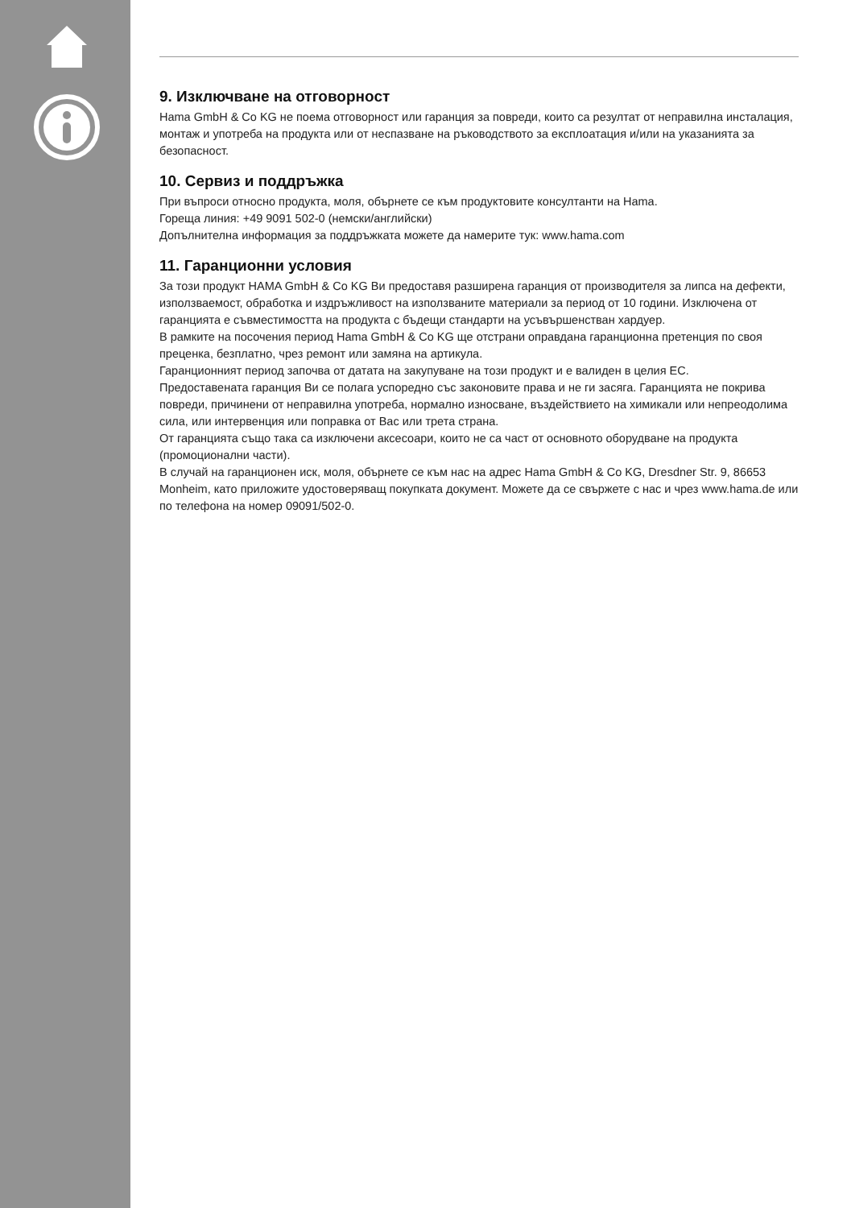9. Изключване на отговорност
Hama GmbH & Co KG не поема отговорност или гаранция за повреди, които са резултат от неправилна инсталация, монтаж и употреба на продукта или от неспазване на ръководството за експлоатация и/или на указанията за безопасност.
10. Сервиз и поддръжка
При въпроси относно продукта, моля, обърнете се към продуктовите консултанти на Hama.
Гореща линия: +49 9091 502-0 (немски/английски)
Допълнителна информация за поддръжката можете да намерите тук: www.hama.com
11. Гаранционни условия
За този продукт HAMA GmbH & Co KG Ви предоставя разширена гаранция от производителя за липса на дефекти, използваемост, обработка и издръжливост на използваните материали за период от 10 години. Изключена от гаранцията е съвместимостта на продукта с бъдещи стандарти на усъвършенстван хардуер.
В рамките на посочения период Hama GmbH & Co KG ще отстрани оправдана гаранционна претенция по своя преценка, безплатно, чрез ремонт или замяна на артикула.
Гаранционният период започва от датата на закупуване на този продукт и е валиден в целия ЕС.
Предоставената гаранция Ви се полага успоредно със законовите права и не ги засяга. Гаранцията не покрива повреди, причинени от неправилна употреба, нормално износване, въздействието на химикали или непреодолима сила, или интервенция или поправка от Вас или трета страна.
От гаранцията също така са изключени аксесоари, които не са част от основното оборудване на продукта (промоционални части).
В случай на гаранционен иск, моля, обърнете се към нас на адрес Hama GmbH & Co KG, Dresdner Str. 9, 86653 Monheim, като приложите удостоверяващ покупката документ. Можете да се свържете с нас и чрез www.hama.de или по телефона на номер 09091/502-0.